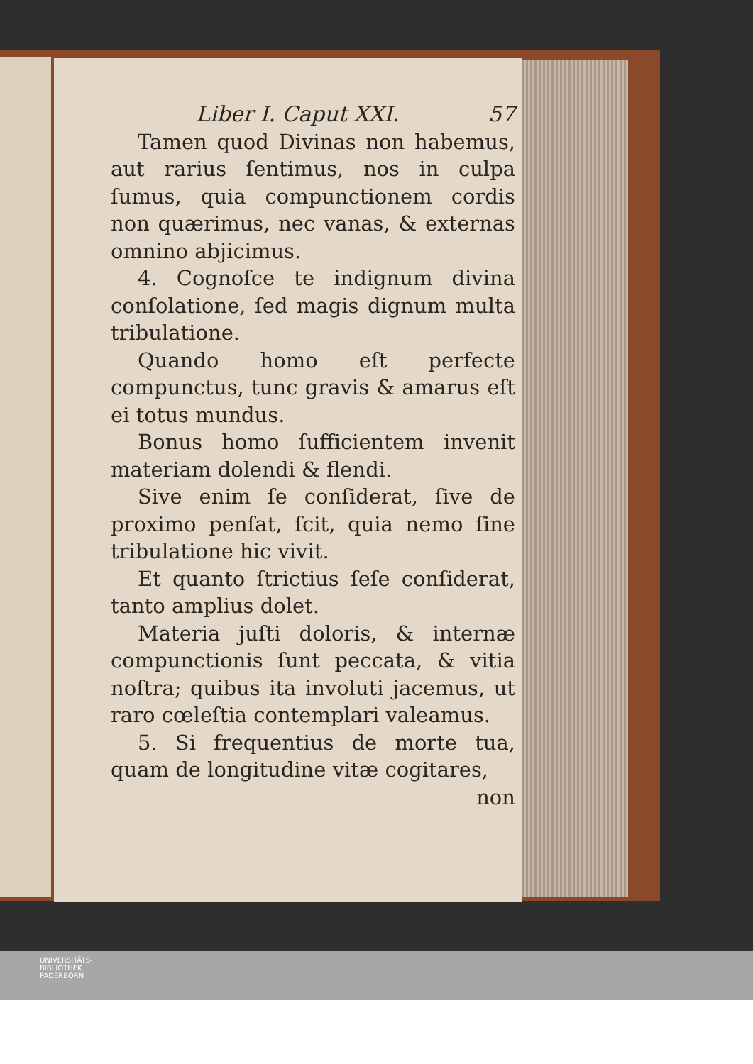Liber I. Caput XXI. 57
Tamen quod Divinas non habemus, aut rarius ſentimus, nos in culpa ſumus, quia compunctionem cordis non quærimus, nec vanas, & externas omnino abjicimus.
4. Cognoſce te indignum divina conſolatione, ſed magis dignum multa tribulatione.
Quando homo eſt perfecte compunctus, tunc gravis & amarus eſt ei totus mundus.
Bonus homo ſufficientem invenit materiam dolendi & flendi.
Sive enim ſe conſiderat, ſive de proximo penſat, ſcit, quia nemo ſine tribulatione hic vivit.
Et quanto ſtrictius ſeſe conſiderat, tanto amplius dolet.
Materia juſti doloris, & internæ compunctionis ſunt peccata, & vitia noſtra; quibus ita involuti jacemus, ut raro cœleſtia contemplari valeamus.
5. Si frequentius de morte tua, quam de longitudine vitæ cogitares,
non
UNIVERSITÄTS-
BIBLIOTHEK
PADERBORN